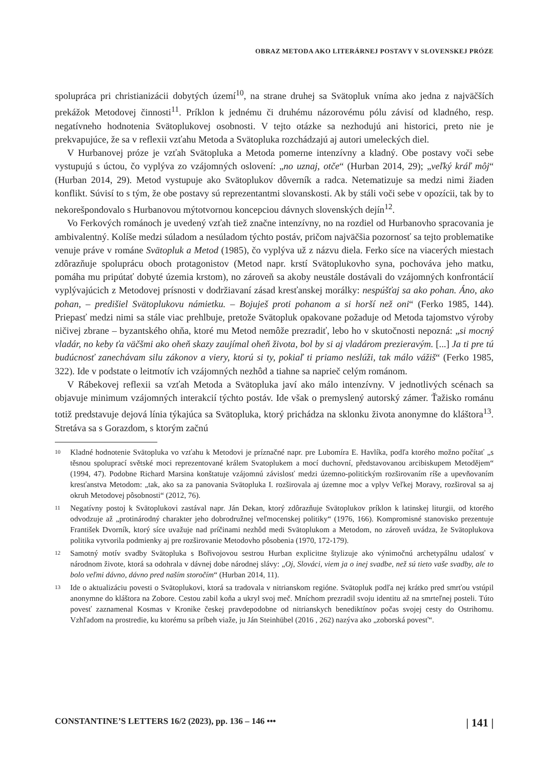OBRAZ METODA AKO LITERÁRNEJ POSTAVY V SLOVENSKEJ PRÓZE
spolupráca pri christianizácii dobytých území<sup>10</sup>, na strane druhej sa Svätopluk vníma ako jedna z najväčších prekážok Metodovej činnosti<sup>11</sup>. Príklon k jednému či druhému názorovému pólu závisí od kladného, resp. negatívneho hodnotenia Svätoplukovej osobnosti. V tejto otázke sa nezhodujú ani historici, preto nie je prekvapujúce, že sa v reflexii vzťahu Metoda a Svätopluka rozchádzajú aj autori umeleckých diel.
V Hurbanovej próze je vzťah Svätopluka a Metoda pomerne intenzívny a kladný. Obe postavy voči sebe vystupujú s úctou, čo vyplýva zo vzájomných oslovení: „no uznaj, otče“ (Hurban 2014, 29); „veľký kráľ môj“ (Hurban 2014, 29). Metod vystupuje ako Svätoplukov dôverník a radca. Netematizuje sa medzi nimi žiaden konflikt. Súvisí to s tým, že obe postavy sú reprezentantmi slovanskosti. Ak by stáli voči sebe v opozícii, tak by to nekorešpondovalo s Hurbanovou mýtotvornou koncepciou dávnych slovenských dejín<sup>12</sup>.
Vo Ferkových románoch je uvedený vzťah tiež značne intenzívny, no na rozdiel od Hurbanovho spracovania je ambivalentný. Kolíše medzi súladom a nesúladom týchto postáv, pričom najväčšia pozornosť sa tejto problematike venuje práve v románe Svätopluk a Metod (1985), čo vyplýva už z názvu diela. Ferko síce na viacerých miestach zdôrazňuje spoluprácu oboch protagonistov (Metod napr. krstí Svätoplukovho syna, pochováva jeho matku, pomáha mu pripútať dobyté územia krstom), no zároveň sa akoby neustále dostávali do vzájomných konfrontácií vyplývajúcich z Metodovej prísnosti v dodržiavaní zásad kresťanskej morálky: nespúšťaj sa ako pohan. Áno, ako pohan, – predišiel Svätoplukovu námietku. – Bojuješ proti pohanom a si horší než oni“ (Ferko 1985, 144). Priepasť medzi nimi sa stále viac prehlbuje, pretože Svätopluk opakovane požaduje od Metoda tajomstvo výroby ničivej zbrane – byzantského ohňa, ktoré mu Metod nemôže prezradiť, lebo ho v skutočnosti nepozná: „si mocný vladár, no keby ťa väčšmi ako oheň skazy zaujímal oheň života, bol by si aj vladárom prezieravým. [...] Ja ti pre tú budúcnosť zanechávam silu zákonov a viery, ktorú si ty, pokiaľ ti priamo neslúži, tak málo vážiš“ (Ferko 1985, 322). Ide v podstate o leitmotív ich vzájomných nezhôd a tiahne sa naprieč celým románom.
V Rábekovej reflexii sa vzťah Metoda a Svätopluka javí ako málo intenzívny. V jednotlivých scénach sa objavuje minimum vzájomných interakcií týchto postáv. Ide však o premyslený autorský zámer. Ťažisko románu totiž predstavuje dejová línia týkajúca sa Svätopluka, ktorý prichádza na sklonku života anonymne do kláštora<sup>13</sup>. Stretáva sa s Gorazdom, s ktorým začnú
10 Kladné hodnotenie Svätopluka vo vzťahu k Metodovi je príznačné napr. pre Lubomíra E. Havlíka, podľa ktorého možno počítať „s těsnou spoluprací světské moci reprezentované králem Svatoplukem a mocí duchovní, představovanou arcibiskupem Metodějem“ (1994, 47). Podobne Richard Marsina konštatuje vzájomnú závislosť medzi územno-politickým rozširovaním ríše a upevňovaním kresťanstva Metodom: „tak, ako sa za panovania Svätopluka I. rozširovala aj územne moc a vplyv Veľkej Moravy, rozširoval sa aj okruh Metodovej pôsobnosti“ (2012, 76).
11 Negatívny postoj k Svätoplukovi zastával napr. Ján Dekan, ktorý zdôrazňuje Svätoplukov príklon k latinskej liturgii, od ktorého odvodzuje až „protinárodný charakter jeho dobrodružnej veľmocenskej politiky“ (1976, 166). Kompromisné stanovisko prezentuje František Dvorník, ktorý síce uvažuje nad príčinami nezhôd medi Svätoplukom a Metodom, no zároveň uvádza, že Svätoplukova politika vytvorila podmienky aj pre rozširovanie Metodovho pôsobenia (1970, 172-179).
12 Samotný motív svadby Svätopluka s Bořivojovou sestrou Hurban explicitne štylizuje ako výnimočnú archetypálnu udalosť v národnom živote, ktorá sa odohrala v dávnej dobe národnej slávy: „Oj, Slováci, viem ja o inej svadbe, než sú tieto vaše svadby, ale to bolo veľmi dávno, dávno pred naším storočím“ (Hurban 2014, 11).
13 Ide o aktualizáciu povesti o Svätoplukovi, ktorá sa tradovala v nitrianskom regióne. Svätopluk podľa nej krátko pred smrťou vstúpil anonymne do kláštora na Zobore. Cestou zabil koňa a ukryl svoj meč. Mníchom prezradil svoju identitu až na smrteľnej posteli. Túto povesť zaznamenal Kosmas v Kronike českej pravdepodobne od nitrianskych benediktínov počas svojej cesty do Ostrihomu. Vzhľadom na prostredie, ku ktorému sa príbeh viaže, ju Ján Steinhübel (2016 , 262) nazýva ako „zoborská povesť“.
CONSTANTINE’S LETTERS 16/2 (2023), pp. 136 – 146 ••• | 141 |